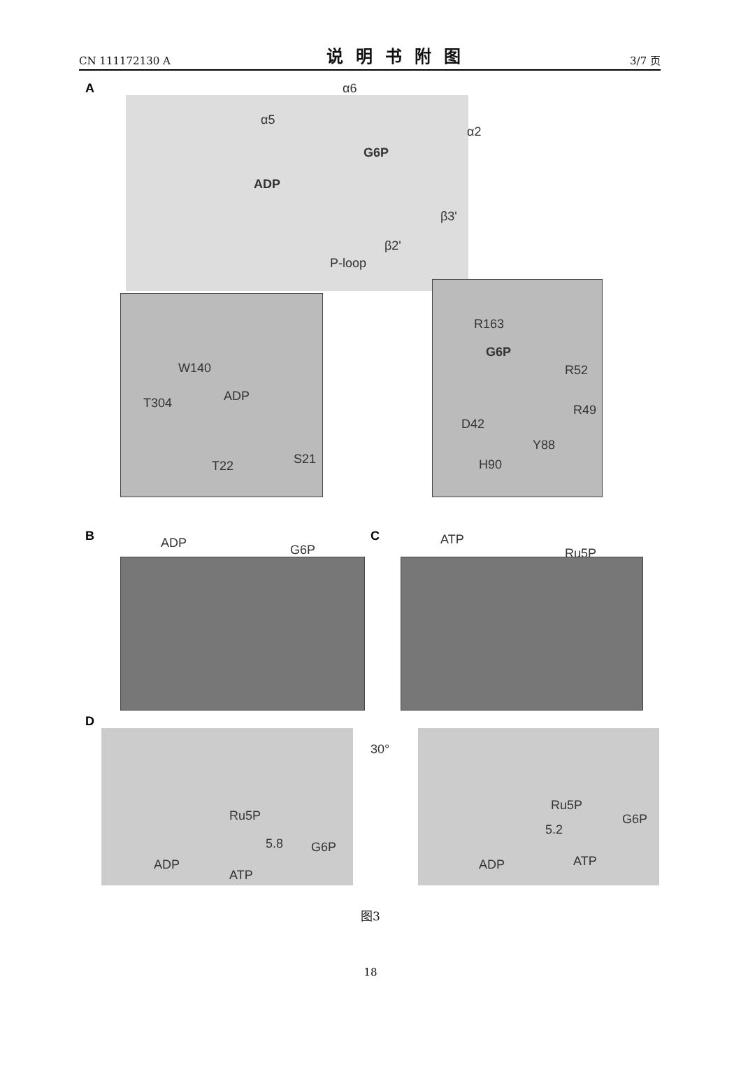CN 111172130 A 说明书附图 3/7 页
A α6
α5
α2
G6P
ADP
β3'
β2'
P-loop
W140
T304 ADP
T22 S21
R163
G6P
R52
R49
D42
Y88
H90
B C
ADP G6P
ATP
Ru5P
D
30°
Ru5P
5.8 G6P
ADP
ATP
Ru5P
5.2
G6P
ADP ATP
图3
18